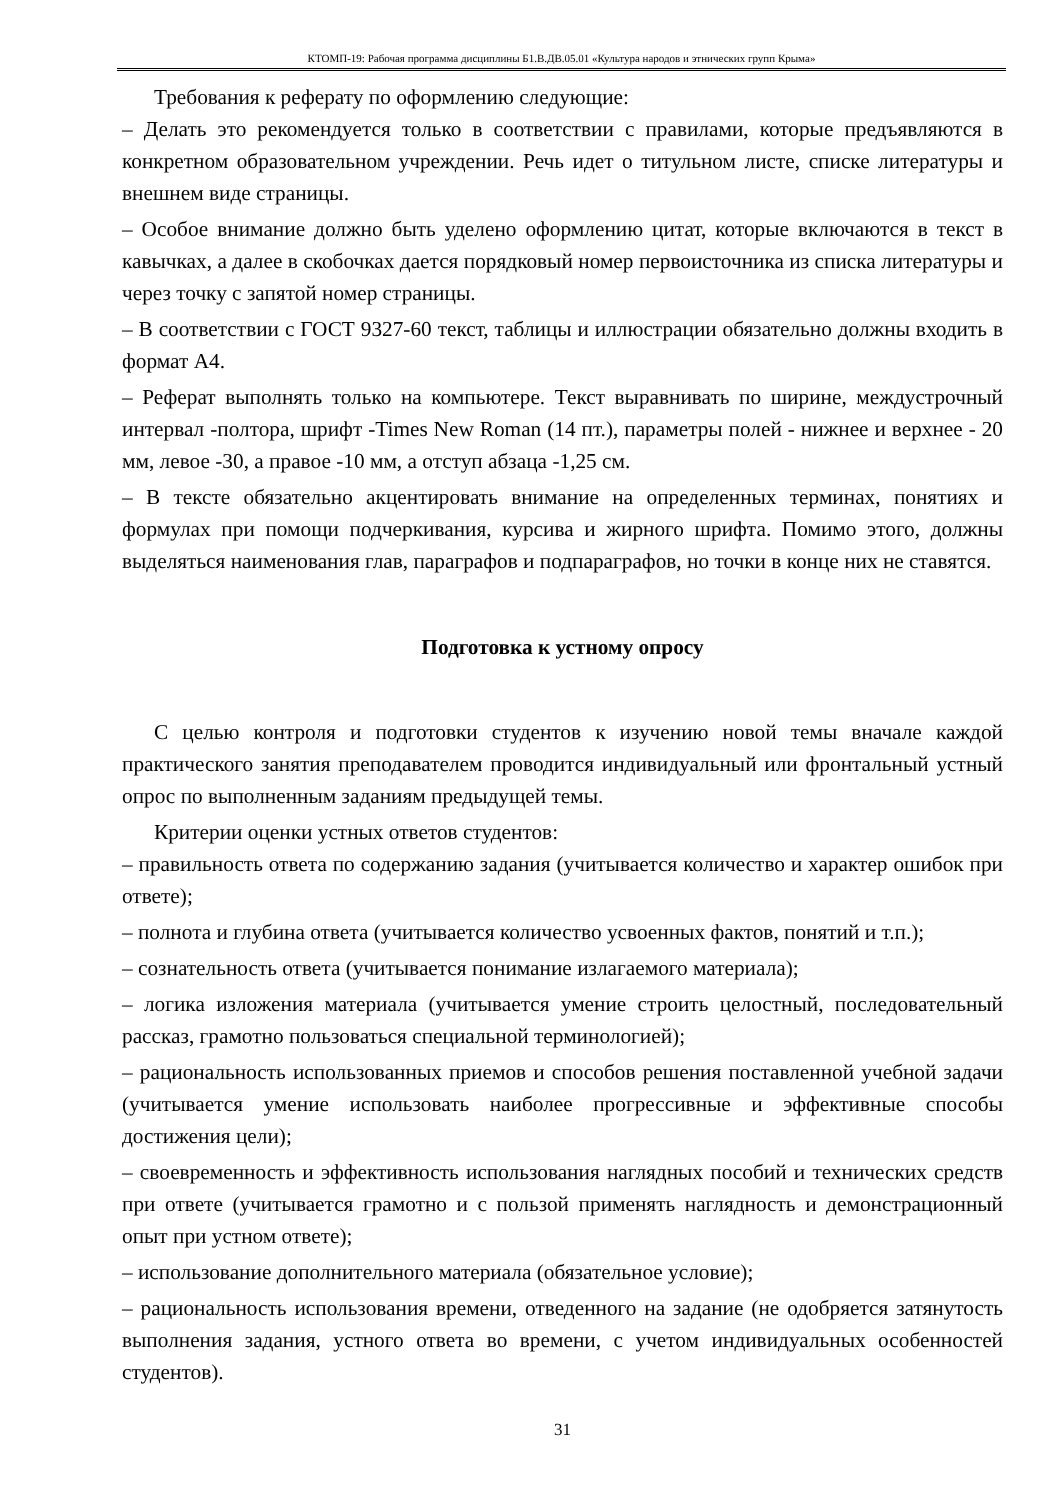КТОМП-19: Рабочая программа дисциплины Б1.В.ДВ.05.01 «Культура народов и этнических групп Крыма»
Требования к реферату по оформлению следующие:
– Делать это рекомендуется только в соответствии с правилами, которые предъявляются в конкретном образовательном учреждении. Речь идет о титульном листе, списке литературы и внешнем виде страницы.
– Особое внимание должно быть уделено оформлению цитат, которые включаются в текст в кавычках, а далее в скобочках дается порядковый номер первоисточника из списка литературы и через точку с запятой номер страницы.
– В соответствии с ГОСТ 9327-60 текст, таблицы и иллюстрации обязательно должны входить в формат А4.
– Реферат выполнять только на компьютере. Текст выравнивать по ширине, междустрочный интервал -полтора, шрифт -Times New Roman (14 пт.), параметры полей - нижнее и верхнее - 20 мм, левое -30, а правое -10 мм, а отступ абзаца -1,25 см.
– В тексте обязательно акцентировать внимание на определенных терминах, понятиях и формулах при помощи подчеркивания, курсива и жирного шрифта. Помимо этого, должны выделяться наименования глав, параграфов и подпараграфов, но точки в конце них не ставятся.
Подготовка к устному опросу
С целью контроля и подготовки студентов к изучению новой темы вначале каждой практического занятия преподавателем проводится индивидуальный или фронтальный устный опрос по выполненным заданиям предыдущей темы.
Критерии оценки устных ответов студентов:
– правильность ответа по содержанию задания (учитывается количество и характер ошибок при ответе);
– полнота и глубина ответа (учитывается количество усвоенных фактов, понятий и т.п.);
– сознательность ответа (учитывается понимание излагаемого материала);
– логика изложения материала (учитывается умение строить целостный, последовательный рассказ, грамотно пользоваться специальной терминологией);
– рациональность использованных приемов и способов решения поставленной учебной задачи (учитывается умение использовать наиболее прогрессивные и эффективные способы достижения цели);
– своевременность и эффективность использования наглядных пособий и технических средств при ответе (учитывается грамотно и с пользой применять наглядность и демонстрационный опыт при устном ответе);
– использование дополнительного материала (обязательное условие);
– рациональность использования времени, отведенного на задание (не одобряется затянутость выполнения задания, устного ответа во времени, с учетом индивидуальных особенностей студентов).
31